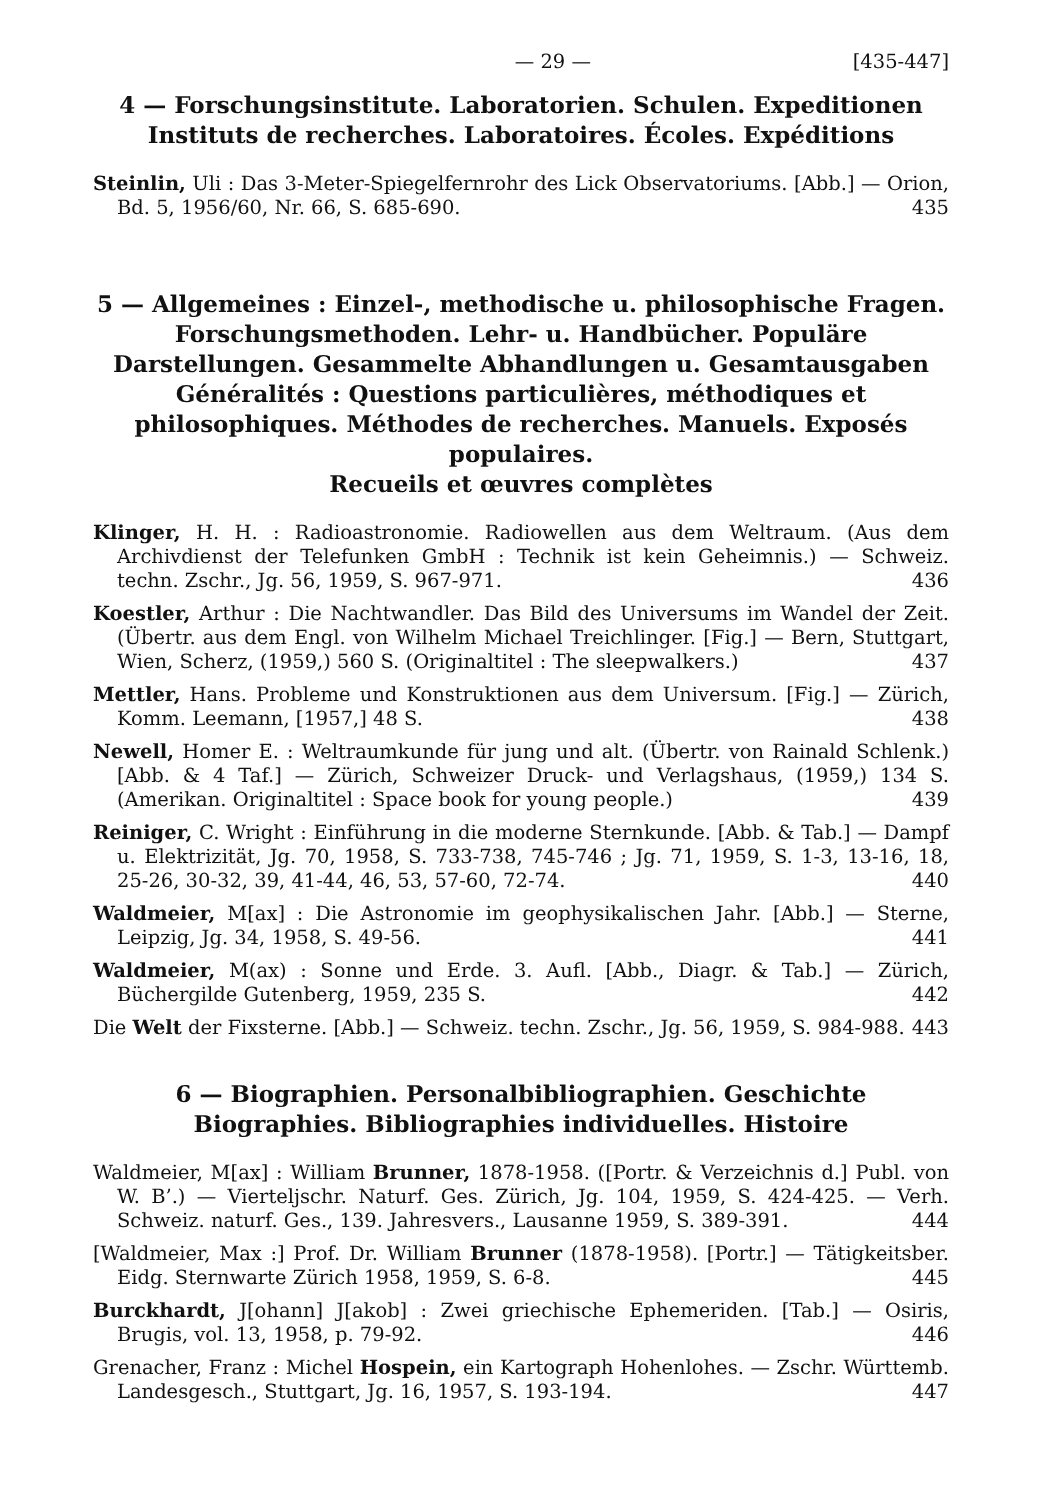— 29 — [435-447]
4 — Forschungsinstitute. Laboratorien. Schulen. Expeditionen
Instituts de recherches. Laboratoires. Écoles. Expéditions
Steinlin, Uli : Das 3-Meter-Spiegelfernrohr des Lick Observatoriums. [Abb.] — Orion, Bd. 5, 1956/60, Nr. 66, S. 685-690. 435
5 — Allgemeines : Einzel-, methodische u. philosophische Fragen. Forschungsmethoden. Lehr- u. Handbücher. Populäre Darstellungen. Gesammelte Abhandlungen u. Gesamtausgaben
Généralités : Questions particulières, méthodiques et philosophiques. Méthodes de recherches. Manuels. Exposés populaires.
Recueils et œuvres complètes
Klinger, H. H. : Radioastronomie. Radiowellen aus dem Weltraum. (Aus dem Archivdienst der Telefunken GmbH : Technik ist kein Geheimnis.) — Schweiz. techn. Zschr., Jg. 56, 1959, S. 967-971. 436
Koestler, Arthur : Die Nachtwandler. Das Bild des Universums im Wandel der Zeit. (Übertr. aus dem Engl. von Wilhelm Michael Treichlinger. [Fig.] — Bern, Stuttgart, Wien, Scherz, (1959,) 560 S. (Originaltitel : The sleepwalkers.) 437
Mettler, Hans. Probleme und Konstruktionen aus dem Universum. [Fig.] — Zürich, Komm. Leemann, [1957,] 48 S. 438
Newell, Homer E. : Weltraumkunde für jung und alt. (Übertr. von Rainald Schlenk.) [Abb. & 4 Taf.] — Zürich, Schweizer Druck- und Verlagshaus, (1959,) 134 S. (Amerikan. Originaltitel : Space book for young people.) 439
Reiniger, C. Wright : Einführung in die moderne Sternkunde. [Abb. & Tab.] — Dampf u. Elektrizität, Jg. 70, 1958, S. 733-738, 745-746 ; Jg. 71, 1959, S. 1-3, 13-16, 18, 25-26, 30-32, 39, 41-44, 46, 53, 57-60, 72-74. 440
Waldmeier, M[ax] : Die Astronomie im geophysikalischen Jahr. [Abb.] — Sterne, Leipzig, Jg. 34, 1958, S. 49-56. 441
Waldmeier, M(ax) : Sonne und Erde. 3. Aufl. [Abb., Diagr. & Tab.] — Zürich, Büchergilde Gutenberg, 1959, 235 S. 442
Die Welt der Fixsterne. [Abb.] — Schweiz. techn. Zschr., Jg. 56, 1959, S. 984-988. 443
6 — Biographien. Personalbibliographien. Geschichte
Biographies. Bibliographies individuelles. Histoire
Waldmeier, M[ax] : William Brunner, 1878-1958. ([Portr. & Verzeichnis d.] Publ. von W. B’.) — Vierteljschr. Naturf. Ges. Zürich, Jg. 104, 1959, S. 424-425. — Verh. Schweiz. naturf. Ges., 139. Jahresvers., Lausanne 1959, S. 389-391. 444
[Waldmeier, Max :] Prof. Dr. William Brunner (1878-1958). [Portr.] — Tätigkeitsber. Eidg. Sternwarte Zürich 1958, 1959, S. 6-8. 445
Burckhardt, J[ohann] J[akob] : Zwei griechische Ephemeriden. [Tab.] — Osiris, Brugis, vol. 13, 1958, p. 79-92. 446
Grenacher, Franz : Michel Hospein, ein Kartograph Hohenlohes. — Zschr. Württemb. Landesgesch., Stuttgart, Jg. 16, 1957, S. 193-194. 447